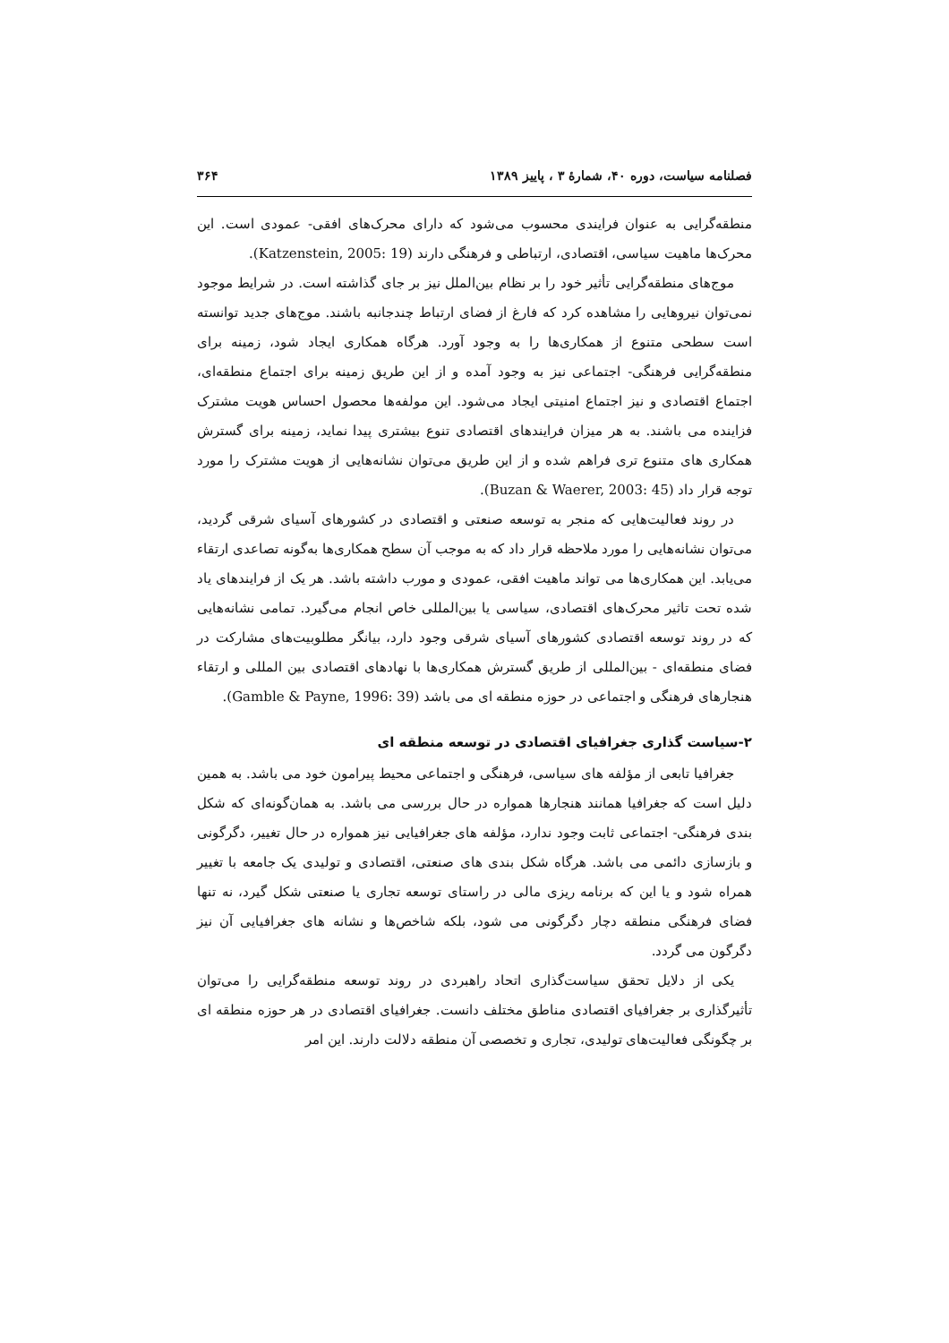فصلنامه سیاست، دوره ۴۰، شمارهٔ ۳ ، پاییز ۱۳۸۹ ۳۶۴
منطقه‌گرایی به عنوان فرایندی محسوب می‌شود که دارای محرک‌های افقی- عمودی است. این محرک‌ها ماهیت سیاسی، اقتصادی، ارتباطی و فرهنگی دارند (Katzenstein, 2005: 19).
موج‌های منطقه‌گرایی تأثیر خود را بر نظام بین‌الملل نیز بر جای گذاشته است. در شرایط موجود نمی‌توان نیروهایی را مشاهده کرد که فارغ از فضای ارتباط چندجانبه باشند. موج‌های جدید توانسته است سطحی متنوع از همکاری‌ها را به وجود آورد. هرگاه همکاری ایجاد شود، زمینه برای منطقه‌گرایی فرهنگی- اجتماعی نیز به وجود آمده و از این طریق زمینه برای اجتماع منطقه‌ای، اجتماع اقتصادی و نیز اجتماع امنیتی ایجاد می‌شود. این مولفه‌ها محصول احساس هویت مشترک فزاینده می باشند. به هر میزان فرایندهای اقتصادی تنوع بیشتری پیدا نماید، زمینه برای گسترش همکاری های متنوع تری فراهم شده و از این طریق می‌توان نشانه‌هایی از هویت مشترک را مورد توجه قرار داد (Buzan & Waerer, 2003: 45).
در روند فعالیت‌هایی که منجر به توسعه صنعتی و اقتصادی در کشورهای آسیای شرقی گردید، می‌توان نشانه‌هایی را مورد ملاحظه قرار داد که به موجب آن سطح همکاری‌ها به‌گونه تصاعدی ارتقاء می‌یابد. این همکاری‌ها می تواند ماهیت افقی، عمودی و مورب داشته باشد. هر یک از فرایندهای یاد شده تحت تاثیر محرک‌های اقتصادی، سیاسی یا بین‌المللی خاص انجام می‌گیرد. تمامی نشانه‌هایی که در روند توسعه اقتصادی کشورهای آسیای شرقی وجود دارد، بیانگر مطلوبیت‌های مشارکت در فضای منطقه‌ای - بین‌المللی از طریق گسترش همکاری‌ها با نهادهای اقتصادی بین المللی و ارتقاء هنجارهای فرهنگی و اجتماعی در حوزه منطقه ای می باشد (Gamble & Payne, 1996: 39).
۲-سیاست گذاری جغرافیای اقتصادی در توسعه منطقه ای
جغرافیا تابعی از مؤلفه های سیاسی، فرهنگی و اجتماعی محیط پیرامون خود می باشد. به همین دلیل است که جغرافیا همانند هنجارها همواره در حال بررسی می باشد. به همان‌گونه‌ای که شکل بندی فرهنگی- اجتماعی ثابت وجود ندارد، مؤلفه های جغرافیایی نیز همواره در حال تغییر، دگرگونی و بازسازی دائمی می باشد. هرگاه شکل بندی های صنعتی، اقتصادی و تولیدی یک جامعه با تغییر همراه شود و یا این که برنامه ریزی مالی در راستای توسعه تجاری یا صنعتی شکل گیرد، نه تنها فضای فرهنگی منطقه دچار دگرگونی می شود، بلکه شاخص‌ها و نشانه های جغرافیایی آن نیز دگرگون می گردد.
یکی از دلایل تحقق سیاست‌گذاری اتحاد راهبردی در روند توسعه منطقه‌گرایی را می‌توان تأثیرگذاری بر جغرافیای اقتصادی مناطق مختلف دانست. جغرافیای اقتصادی در هر حوزه منطقه ای بر چگونگی فعالیت‌های تولیدی، تجاری و تخصصی آن منطقه دلالت دارند. این امر